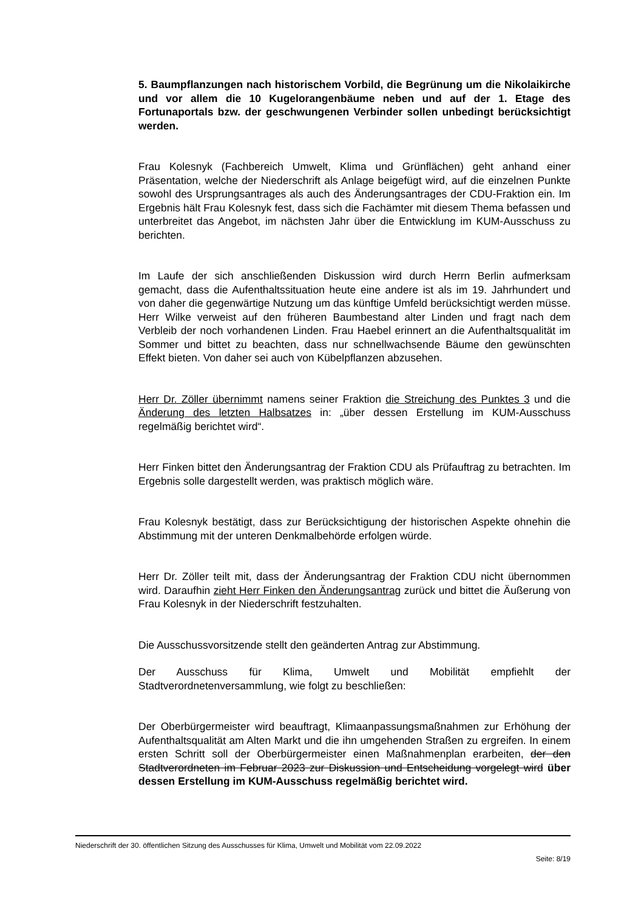5. Baumpflanzungen nach historischem Vorbild, die Begrünung um die Nikolaikirche und vor allem die 10 Kugelorangenbäume neben und auf der 1. Etage des Fortunaportals bzw. der geschwungenen Verbinder sollen unbedingt berücksichtigt werden.
Frau Kolesnyk (Fachbereich Umwelt, Klima und Grünflächen) geht anhand einer Präsentation, welche der Niederschrift als Anlage beigefügt wird, auf die einzelnen Punkte sowohl des Ursprungsantrages als auch des Änderungsantrages der CDU-Fraktion ein. Im Ergebnis hält Frau Kolesnyk fest, dass sich die Fachämter mit diesem Thema befassen und unterbreitet das Angebot, im nächsten Jahr über die Entwicklung im KUM-Ausschuss zu berichten.
Im Laufe der sich anschließenden Diskussion wird durch Herrn Berlin aufmerksam gemacht, dass die Aufenthaltssituation heute eine andere ist als im 19. Jahrhundert und von daher die gegenwärtige Nutzung um das künftige Umfeld berücksichtigt werden müsse. Herr Wilke verweist auf den früheren Baumbestand alter Linden und fragt nach dem Verbleib der noch vorhandenen Linden. Frau Haebel erinnert an die Aufenthaltsqualität im Sommer und bittet zu beachten, dass nur schnellwachsende Bäume den gewünschten Effekt bieten. Von daher sei auch von Kübelpflanzen abzusehen.
Herr Dr. Zöller übernimmt namens seiner Fraktion die Streichung des Punktes 3 und die Änderung des letzten Halbsatzes in: „über dessen Erstellung im KUM-Ausschuss regelmäßig berichtet wird“.
Herr Finken bittet den Änderungsantrag der Fraktion CDU als Prüfauftrag zu betrachten. Im Ergebnis solle dargestellt werden, was praktisch möglich wäre.
Frau Kolesnyk bestätigt, dass zur Berücksichtigung der historischen Aspekte ohnehin die Abstimmung mit der unteren Denkmalbehörde erfolgen würde.
Herr Dr. Zöller teilt mit, dass der Änderungsantrag der Fraktion CDU nicht übernommen wird. Daraufhin zieht Herr Finken den Änderungsantrag zurück und bittet die Äußerung von Frau Kolesnyk in der Niederschrift festzuhalten.
Die Ausschussvorsitzende stellt den geänderten Antrag zur Abstimmung.
Der Ausschuss für Klima, Umwelt und Mobilität empfiehlt der Stadtverordnetenversammlung, wie folgt zu beschließen:
Der Oberbürgermeister wird beauftragt, Klimaanpassungsmaßnahmen zur Erhöhung der Aufenthaltsqualität am Alten Markt und die ihn umgehenden Straßen zu ergreifen. In einem ersten Schritt soll der Oberbürgermeister einen Maßnahmenplan erarbeiten, der den Stadtverordneten im Februar 2023 zur Diskussion und Entscheidung vorgelegt wird über dessen Erstellung im KUM-Ausschuss regelmäßig berichtet wird.
Niederschrift der 30. öffentlichen Sitzung des Ausschusses für Klima, Umwelt und Mobilität vom 22.09.2022
Seite: 8/19